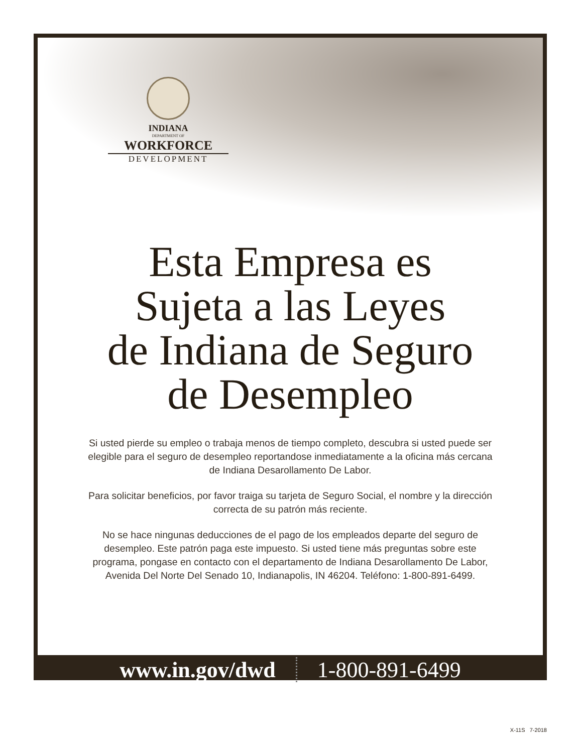INDIANA
DEPARTMENT OF
WORKFORCE
DEVELOPMENT
Esta Empresa es
Sujeta a las Leyes
de Indiana de Seguro
de Desempleo
Si usted pierde su empleo o trabaja menos de tiempo completo, descubra si usted puede ser elegible para el seguro de desempleo reportandose inmediatamente a la oficina más cercana de Indiana Desarollamento De Labor.
Para solicitar beneficios, por favor traiga su tarjeta de Seguro Social, el nombre y la dirección correcta de su patrón más reciente.
No se hace ningunas deducciones de el pago de los empleados departe del seguro de desempleo. Este patrón paga este impuesto. Si usted tiene más preguntas sobre este programa, pongase en contacto con el departamento de Indiana Desarollamento De Labor, Avenida Del Norte Del Senado 10, Indianapolis, IN 46204. Teléfono: 1-800-891-6499.
www.in.gov/dwd 1-800-891-6499
X-11S 7-2018